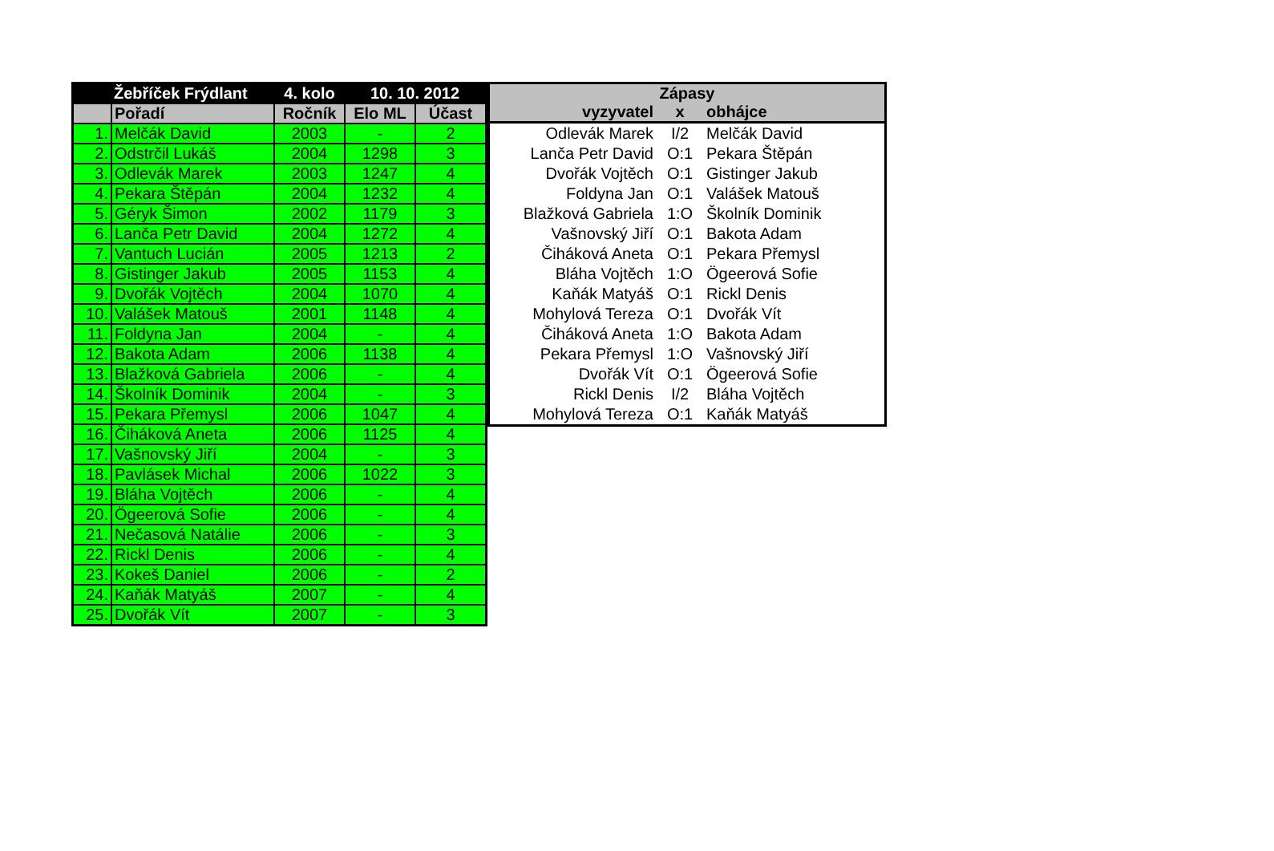| | Žebříček Frýdlant | 4. kolo | 10. 10. 2012 | |
| --- | --- | --- | --- | --- |
| | Pořadí | Ročník | Elo ML | Účast |
| 1. | Melčák David | 2003 | - | 2 |
| 2. | Odstrčil Lukáš | 2004 | 1298 | 3 |
| 3. | Odlevák Marek | 2003 | 1247 | 4 |
| 4. | Pekara Štěpán | 2004 | 1232 | 4 |
| 5. | Géryk Šimon | 2002 | 1179 | 3 |
| 6. | Lanča Petr David | 2004 | 1272 | 4 |
| 7. | Vantuch Lucián | 2005 | 1213 | 2 |
| 8. | Gistinger Jakub | 2005 | 1153 | 4 |
| 9. | Dvořák Vojtěch | 2004 | 1070 | 4 |
| 10. | Valášek Matouš | 2001 | 1148 | 4 |
| 11. | Foldyna Jan | 2004 | - | 4 |
| 12. | Bakota Adam | 2006 | 1138 | 4 |
| 13. | Blažková Gabriela | 2006 | - | 4 |
| 14. | Školník Dominik | 2004 | - | 3 |
| 15. | Pekara Přemysl | 2006 | 1047 | 4 |
| 16. | Čiháková Aneta | 2006 | 1125 | 4 |
| 17. | Vašnovský Jiří | 2004 | - | 3 |
| 18. | Pavlásek Michal | 2006 | 1022 | 3 |
| 19. | Bláha Vojtěch | 2006 | - | 4 |
| 20. | Ögeerová Sofie | 2006 | - | 4 |
| 21. | Nečasová Natálie | 2006 | - | 3 |
| 22. | Rickl Denis | 2006 | - | 4 |
| 23. | Kokeš Daniel | 2006 | - | 2 |
| 24. | Kaňák Matyáš | 2007 | - | 4 |
| 25. | Dvořák Vít | 2007 | - | 3 |
| Zápasy | | |
| --- | --- | --- |
| vyzyvatel | x | obhájce |
| Odlevák Marek | I/2 | Melčák David |
| Lanča Petr David | O:1 | Pekara Štěpán |
| Dvořák Vojtěch | O:1 | Gistinger Jakub |
| Foldyna Jan | O:1 | Valášek Matouš |
| Blažková Gabriela | 1:O | Školník Dominik |
| Vašnovský Jiří | O:1 | Bakota Adam |
| Čiháková Aneta | O:1 | Pekara Přemysl |
| Bláha Vojtěch | 1:O | Ögeerová Sofie |
| Kaňák Matyáš | O:1 | Rickl Denis |
| Mohylová Tereza | O:1 | Dvořák Vít |
| Čiháková Aneta | 1:O | Bakota Adam |
| Pekara Přemysl | 1:O | Vašnovský Jiří |
| Dvořák Vít | O:1 | Ögeerová Sofie |
| Rickl Denis | I/2 | Bláha Vojtěch |
| Mohylová Tereza | O:1 | Kaňák Matyáš |